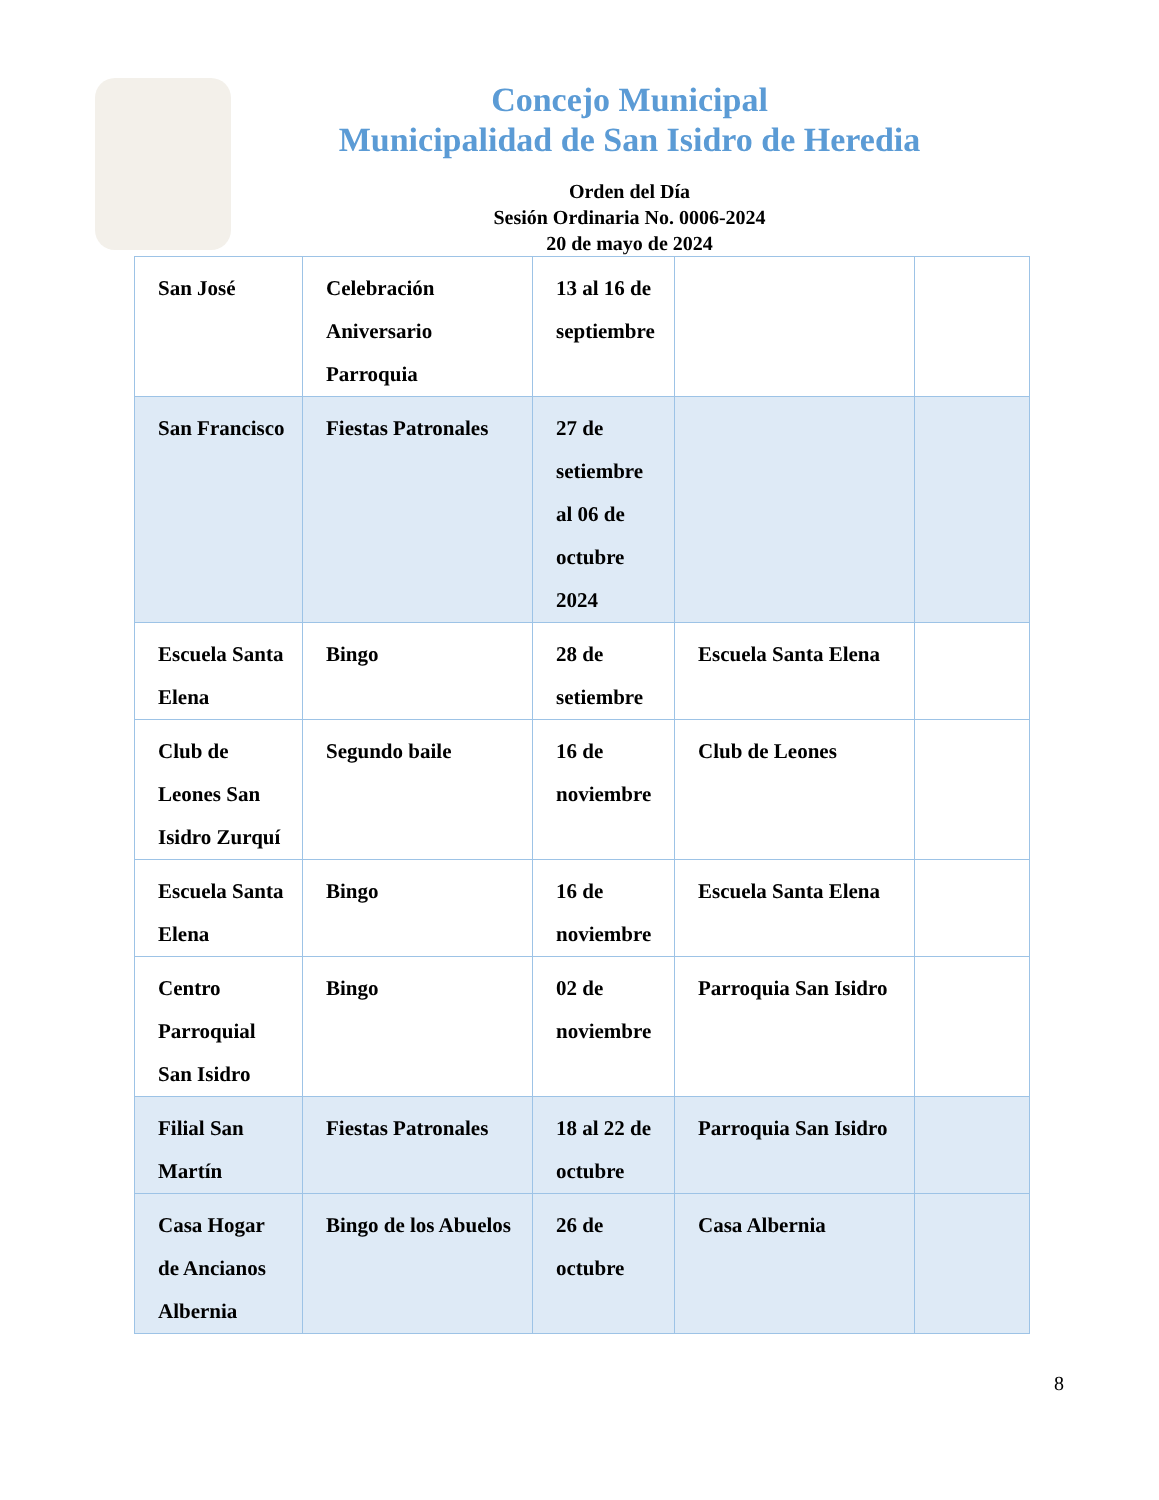Concejo Municipal
Municipalidad de San Isidro de Heredia
Orden del Día
Sesión Ordinaria No. 0006-2024
20 de mayo de 2024
| San José | Celebración Aniversario Parroquia | 13 al 16 de septiembre | | |
| San Francisco | Fiestas Patronales | 27 de setiembre al 06 de octubre 2024 | | |
| Escuela Santa Elena | Bingo | 28 de setiembre | Escuela Santa Elena | |
| Club de Leones San Isidro Zurquí | Segundo baile | 16 de noviembre | Club de Leones | |
| Escuela Santa Elena | Bingo | 16 de noviembre | Escuela Santa Elena | |
| Centro Parroquial San Isidro | Bingo | 02 de noviembre | Parroquia San Isidro | |
| Filial San Martín | Fiestas Patronales | 18 al 22 de octubre | Parroquia San Isidro | |
| Casa Hogar de Ancianos Albernia | Bingo de los Abuelos | 26 de octubre | Casa Albernia | |
8